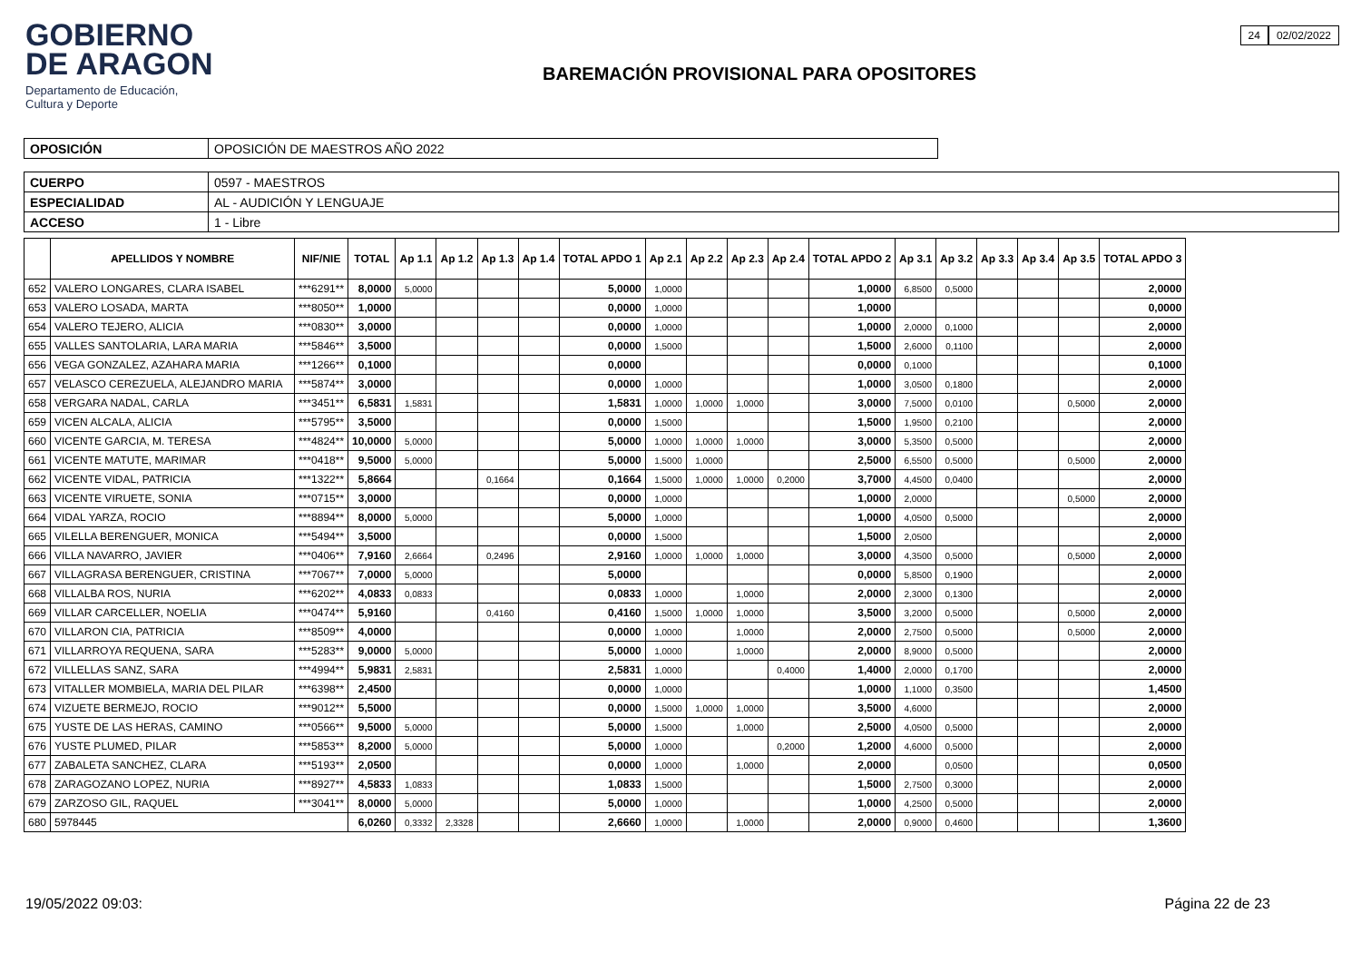GOBIERNO
DE ARAGON
Departamento de Educación,
Cultura y Deporte
BAREMACIÓN PROVISIONAL PARA OPOSITORES
24 02/02/2022
| OPOSICIÓN | OPOSICIÓN DE MAESTROS AÑO 2022 |
| CUERPO | 0597 - MAESTROS |
| ESPECIALIDAD | AL - AUDICIÓN Y LENGUAJE |
| ACCESO | 1 - Libre |
| | APELLIDOS Y NOMBRE | NIF/NIE | TOTAL | Ap 1.1 | Ap 1.2 | Ap 1.3 | Ap 1.4 | TOTAL APDO 1 | Ap 2.1 | Ap 2.2 | Ap 2.3 | Ap 2.4 | TOTAL APDO 2 | Ap 3.1 | Ap 3.2 | Ap 3.3 | Ap 3.4 | Ap 3.5 | TOTAL APDO 3 |
| --- | --- | --- | --- | --- | --- | --- | --- | --- | --- | --- | --- | --- | --- | --- | --- | --- | --- | --- | --- |
| 652 | VALERO LONGARES, CLARA ISABEL | ***6291** | 8,0000 | 5,0000 | | | | 5,0000 | 1,0000 | | | | 1,0000 | 6,8500 | 0,5000 | | | | 2,0000 |
| 653 | VALERO LOSADA, MARTA | ***8050** | 1,0000 | | | | | 0,0000 | 1,0000 | | | | 1,0000 | | | | | | 0,0000 |
| 654 | VALERO TEJERO, ALICIA | ***0830** | 3,0000 | | | | | 0,0000 | 1,0000 | | | | 1,0000 | 2,0000 | 0,1000 | | | | 2,0000 |
| 655 | VALLES SANTOLARIA, LARA MARIA | ***5846** | 3,5000 | | | | | 0,0000 | 1,5000 | | | | 1,5000 | 2,6000 | 0,1100 | | | | 2,0000 |
| 656 | VEGA GONZALEZ, AZAHARA MARIA | ***1266** | 0,1000 | | | | | 0,0000 | | | | | 0,0000 | 0,1000 | | | | | 0,1000 |
| 657 | VELASCO CEREZUELA, ALEJANDRO MARIA | ***5874** | 3,0000 | | | | | 0,0000 | 1,0000 | | | | 1,0000 | 3,0500 | 0,1800 | | | | 2,0000 |
| 658 | VERGARA NADAL, CARLA | ***3451** | 6,5831 | 1,5831 | | | | 1,5831 | 1,0000 | 1,0000 | 1,0000 | | 3,0000 | 7,5000 | 0,0100 | | | 0,5000 | 2,0000 |
| 659 | VICEN ALCALA, ALICIA | ***5795** | 3,5000 | | | | | 0,0000 | 1,5000 | | | | 1,5000 | 1,9500 | 0,2100 | | | | 2,0000 |
| 660 | VICENTE GARCIA, M. TERESA | ***4824** | 10,0000 | 5,0000 | | | | 5,0000 | 1,0000 | 1,0000 | 1,0000 | | 3,0000 | 5,3500 | 0,5000 | | | | 2,0000 |
| 661 | VICENTE MATUTE, MARIMAR | ***0418** | 9,5000 | 5,0000 | | | | 5,0000 | 1,5000 | 1,0000 | | | 2,5000 | 6,5500 | 0,5000 | | | 0,5000 | 2,0000 |
| 662 | VICENTE VIDAL, PATRICIA | ***1322** | 5,8664 | | | 0,1664 | | 0,1664 | 1,5000 | 1,0000 | 1,0000 | 0,2000 | 3,7000 | 4,4500 | 0,0400 | | | | 2,0000 |
| 663 | VICENTE VIRUETE, SONIA | ***0715** | 3,0000 | | | | | 0,0000 | 1,0000 | | | | 1,0000 | 2,0000 | | | | 0,5000 | 2,0000 |
| 664 | VIDAL YARZA, ROCIO | ***8894** | 8,0000 | 5,0000 | | | | 5,0000 | 1,0000 | | | | 1,0000 | 4,0500 | 0,5000 | | | | 2,0000 |
| 665 | VILELLA BERENGUER, MONICA | ***5494** | 3,5000 | | | | | 0,0000 | 1,5000 | | | | 1,5000 | 2,0500 | | | | | 2,0000 |
| 666 | VILLA NAVARRO, JAVIER | ***0406** | 7,9160 | 2,6664 | | 0,2496 | | 2,9160 | 1,0000 | 1,0000 | 1,0000 | | 3,0000 | 4,3500 | 0,5000 | | | 0,5000 | 2,0000 |
| 667 | VILLAGRASA BERENGUER, CRISTINA | ***7067** | 7,0000 | 5,0000 | | | | 5,0000 | | | | | 0,0000 | 5,8500 | 0,1900 | | | | 2,0000 |
| 668 | VILLALBA ROS, NURIA | ***6202** | 4,0833 | 0,0833 | | | | 0,0833 | 1,0000 | | 1,0000 | | 2,0000 | 2,3000 | 0,1300 | | | | 2,0000 |
| 669 | VILLAR CARCELLER, NOELIA | ***0474** | 5,9160 | | | 0,4160 | | 0,4160 | 1,5000 | 1,0000 | 1,0000 | | 3,5000 | 3,2000 | 0,5000 | | | 0,5000 | 2,0000 |
| 670 | VILLARON CIA, PATRICIA | ***8509** | 4,0000 | | | | | 0,0000 | 1,0000 | | 1,0000 | | 2,0000 | 2,7500 | 0,5000 | | | 0,5000 | 2,0000 |
| 671 | VILLARROYA REQUENA, SARA | ***5283** | 9,0000 | 5,0000 | | | | 5,0000 | 1,0000 | | 1,0000 | | 2,0000 | 8,9000 | 0,5000 | | | | 2,0000 |
| 672 | VILLELLAS SANZ, SARA | ***4994** | 5,9831 | 2,5831 | | | | 2,5831 | 1,0000 | | | 0,4000 | 1,4000 | 2,0000 | 0,1700 | | | | 2,0000 |
| 673 | VITALLER MOMBIELA, MARIA DEL PILAR | ***6398** | 2,4500 | | | | | 0,0000 | 1,0000 | | | | 1,0000 | 1,1000 | 0,3500 | | | | 1,4500 |
| 674 | VIZUETE BERMEJO, ROCIO | ***9012** | 5,5000 | | | | | 0,0000 | 1,5000 | 1,0000 | 1,0000 | | 3,5000 | 4,6000 | | | | | 2,0000 |
| 675 | YUSTE DE LAS HERAS, CAMINO | ***0566** | 9,5000 | 5,0000 | | | | 5,0000 | 1,5000 | | 1,0000 | | 2,5000 | 4,0500 | 0,5000 | | | | 2,0000 |
| 676 | YUSTE PLUMED, PILAR | ***5853** | 8,2000 | 5,0000 | | | | 5,0000 | 1,0000 | | | 0,2000 | 1,2000 | 4,6000 | 0,5000 | | | | 2,0000 |
| 677 | ZABALETA SANCHEZ, CLARA | ***5193** | 2,0500 | | | | | 0,0000 | 1,0000 | | 1,0000 | | 2,0000 | | 0,0500 | | | | 0,0500 |
| 678 | ZARAGOZANO LOPEZ, NURIA | ***8927** | 4,5833 | 1,0833 | | | | 1,0833 | 1,5000 | | | | 1,5000 | 2,7500 | 0,3000 | | | | 2,0000 |
| 679 | ZARZOSO GIL, RAQUEL | ***3041** | 8,0000 | 5,0000 | | | | 5,0000 | 1,0000 | | | | 1,0000 | 4,2500 | 0,5000 | | | | 2,0000 |
| 680 | 5978445 | | 6,0260 | 0,3332 | 2,3328 | | | 2,6660 | 1,0000 | | 1,0000 | | 2,0000 | 0,9000 | 0,4600 | | | | 1,3600 |
19/05/2022 09:03: Página 22 de 23